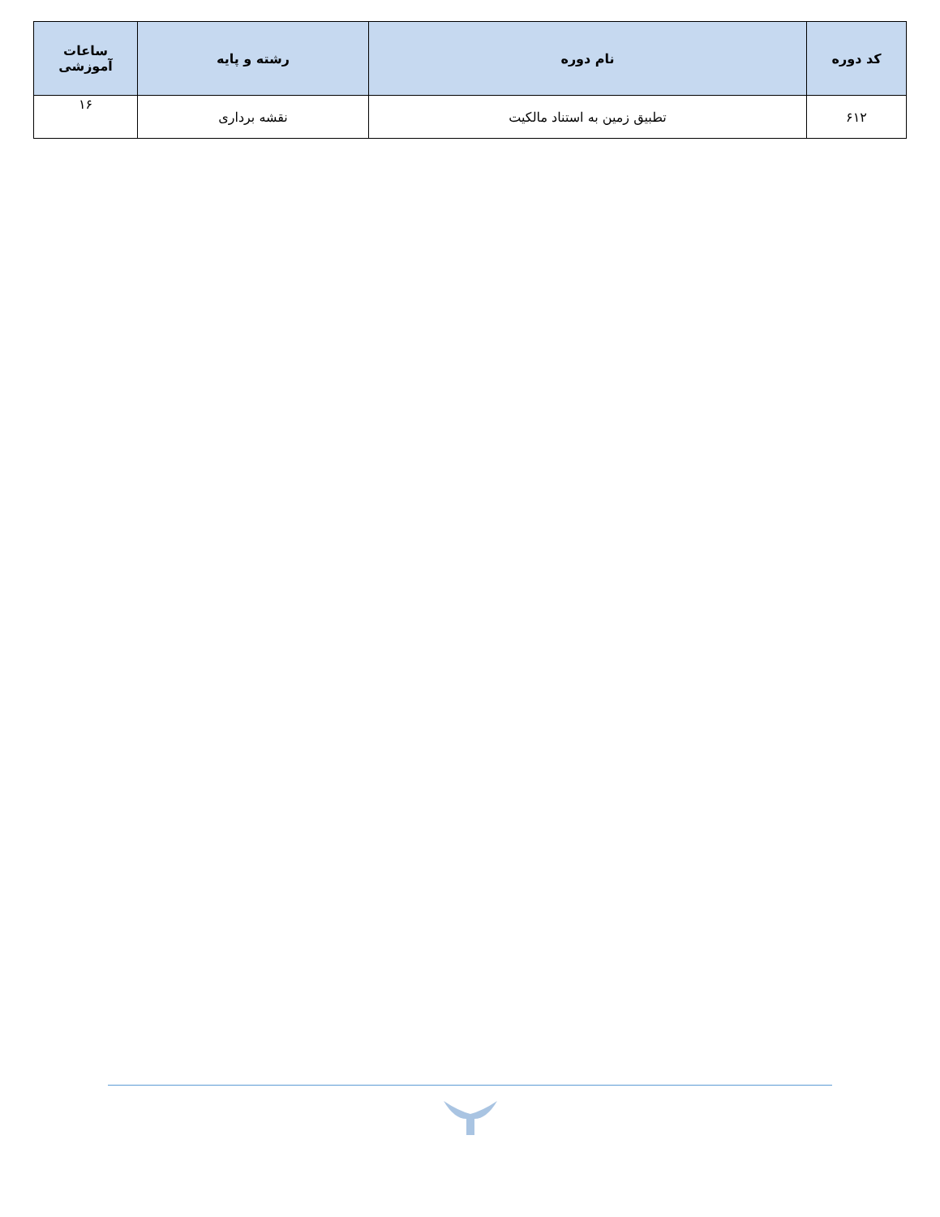| کد دوره | نام دوره | رشته و پایه | ساعات آموزشی |
| --- | --- | --- | --- |
| ۶۱۲ | تطبیق زمین به استناد مالکیت | نقشه برداری | ۱۶ |